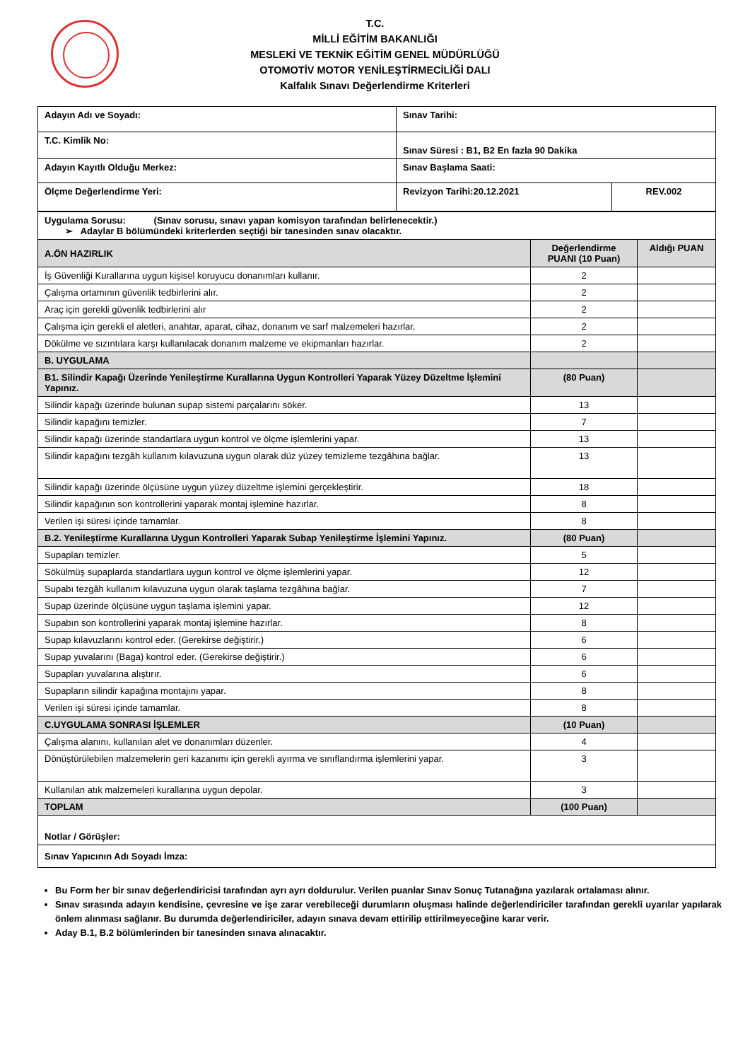T.C.
MİLLİ EĞİTİM BAKANLIĞI
MESLEKİ VE TEKNİK EĞİTİM GENEL MÜDÜRLÜĞÜ
OTOMOTİV MOTOR YENİLEŞTİRMECİLİĞİ DALI
Kalfalık Sınavı Değerlendirme Kriterleri
| Adayın Adı ve Soyadı: | Sınav Tarihi: | |
| T.C. Kimlik No: | Sınav Süresi : B1, B2 En fazla 90 Dakika | |
| Adayın Kayıtlı Olduğu Merkez: | Sınav Başlama Saati: | |
| Ölçme Değerlendirme Yeri: | Revizyon Tarihi:20.12.2021 | REV.002 |
| Uygulama Sorusu: (Sınav sorusu, sınavı yapan komisyon tarafından belirlenecektir.) ➢ Adaylar B bölümündeki kriterlerden seçtiği bir tanesinden sınav olacaktır. | | |
| A.ÖN HAZIRLIK | Değerlendirme PUANI (10 Puan) | Aldığı PUAN |
| İş Güvenliği Kurallarına uygun kişisel koruyucu donanımları kullanır. | 2 | |
| Çalışma ortamının güvenlik tedbirlerini alır. | 2 | |
| Araç için gerekli güvenlik tedbirlerini alır | 2 | |
| Çalışma için gerekli el aletleri, anahtar, aparat, cihaz, donanım ve sarf malzemeleri hazırlar. | 2 | |
| Dökülme ve sızıntılara karşı kullanılacak donanım malzeme ve ekipmanları hazırlar. | 2 | |
| B. UYGULAMA | | |
| B1. Silindir Kapağı Üzerinde Yenileştirme Kurallarına Uygun Kontrolleri Yaparak Yüzey Düzeltme İşlemini Yapınız. | (80 Puan) | |
| Silindir kapağı üzerinde bulunan supap sistemi parçalarını söker. | 13 | |
| Silindir kapağını temizler. | 7 | |
| Silindir kapağı üzerinde standartlara uygun kontrol ve ölçme işlemlerini yapar. | 13 | |
| Silindir kapağını tezgâh kullanım kılavuzuna uygun olarak düz yüzey temizleme tezgâhına bağlar. | 13 | |
| Silindir kapağı üzerinde ölçüsüne uygun yüzey düzeltme işlemini gerçekleştirir. | 18 | |
| Silindir kapağının son kontrollerini yaparak montaj işlemine hazırlar. | 8 | |
| Verilen işi süresi içinde tamamlar. | 8 | |
| B.2. Yenileştirme Kurallarına Uygun Kontrolleri Yaparak Subap Yenileştirme İşlemini Yapınız. | (80 Puan) | |
| Supapları temizler. | 5 | |
| Sökülmüş supaplarda standartlara uygun kontrol ve ölçme işlemlerini yapar. | 12 | |
| Supabı tezgâh kullanım kılavuzuna uygun olarak taşlama tezgâhına bağlar. | 7 | |
| Supap üzerinde ölçüsüne uygun taşlama işlemini yapar. | 12 | |
| Supabın son kontrollerini yaparak montaj işlemine hazırlar. | 8 | |
| Supap kılavuzlarını kontrol eder. (Gerekirse değiştirir.) | 6 | |
| Supap yuvalarını (Baga) kontrol eder. (Gerekirse değiştirir.) | 6 | |
| Supapları yuvalarına alıştırır. | 6 | |
| Supapların silindir kapağına montajını yapar. | 8 | |
| Verilen işi süresi içinde tamamlar. | 8 | |
| C.UYGULAMA SONRASI İŞLEMLER | (10 Puan) | |
| Çalışma alanını, kullanılan alet ve donanımları düzenler. | 4 | |
| Dönüştürülebilen malzemelerin geri kazanımı için gerekli ayırma ve sınıflandırma işlemlerini yapar. | 3 | |
| Kullanılan atık malzemeleri kurallarına uygun depolar. | 3 | |
| TOPLAM | (100 Puan) | |
| Notlar / Görüşler: | | |
| Sınav Yapıcının Adı Soyadı İmza: | | |
Bu Form her bir sınav değerlendiricisi tarafından ayrı ayrı doldurulur. Verilen puanlar Sınav Sonuç Tutanağına yazılarak ortalaması alınır.
Sınav sırasında adayın kendisine, çevresine ve işe zarar verebileceği durumların oluşması halinde değerlendiriciler tarafından gerekli uyarılar yapılarak önlem alınması sağlanır. Bu durumda değerlendiriciler, adayın sınava devam ettirilip ettirilmeyeceğine karar verir.
Aday B.1, B.2 bölümlerinden bir tanesinden sınava alınacaktır.